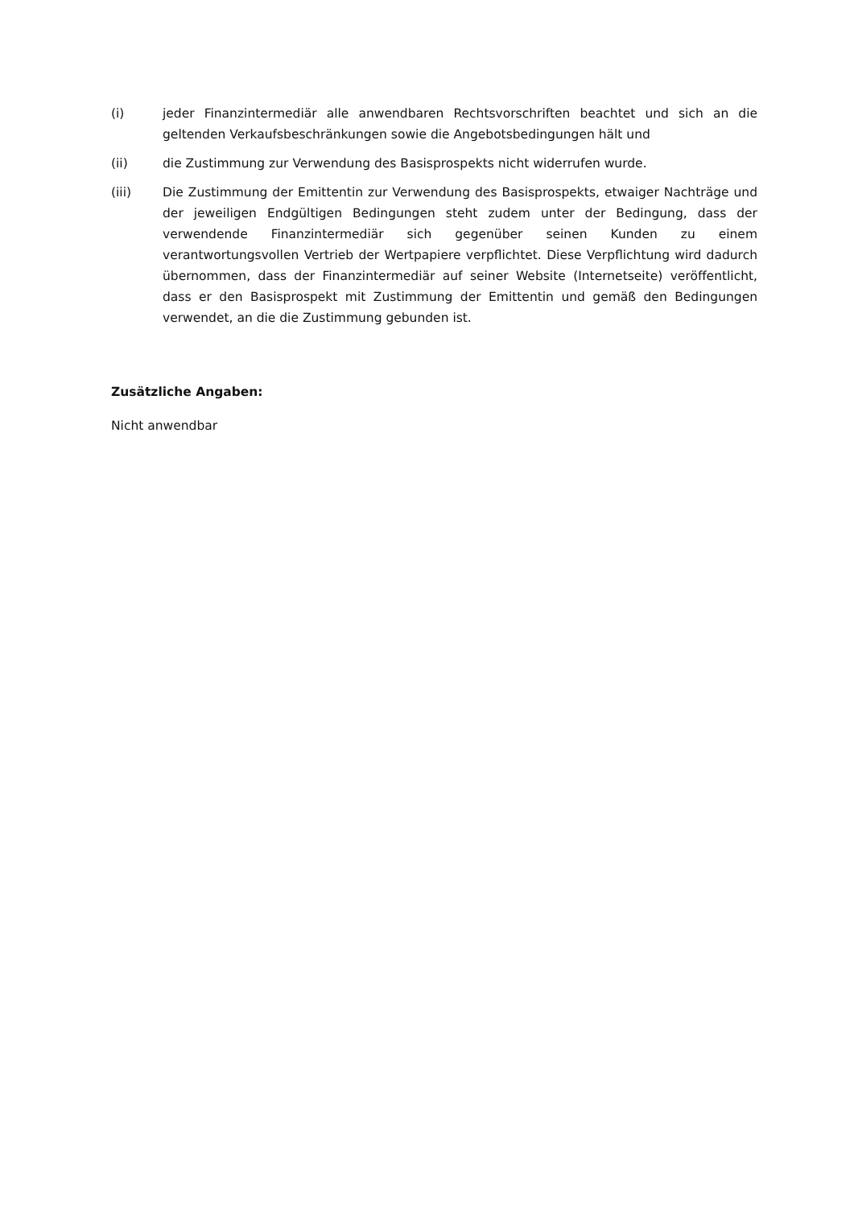(i) jeder Finanzintermediär alle anwendbaren Rechtsvorschriften beachtet und sich an die geltenden Verkaufsbeschränkungen sowie die Angebotsbedingungen hält und
(ii) die Zustimmung zur Verwendung des Basisprospekts nicht widerrufen wurde.
(iii) Die Zustimmung der Emittentin zur Verwendung des Basisprospekts, etwaiger Nachträge und der jeweiligen Endgültigen Bedingungen steht zudem unter der Bedingung, dass der verwendende Finanzintermediär sich gegenüber seinen Kunden zu einem verantwortungsvollen Vertrieb der Wertpapiere verpflichtet. Diese Verpflichtung wird dadurch übernommen, dass der Finanzintermediär auf seiner Website (Internetseite) veröffentlicht, dass er den Basisprospekt mit Zustimmung der Emittentin und gemäß den Bedingungen verwendet, an die die Zustimmung gebunden ist.
Zusätzliche Angaben:
Nicht anwendbar